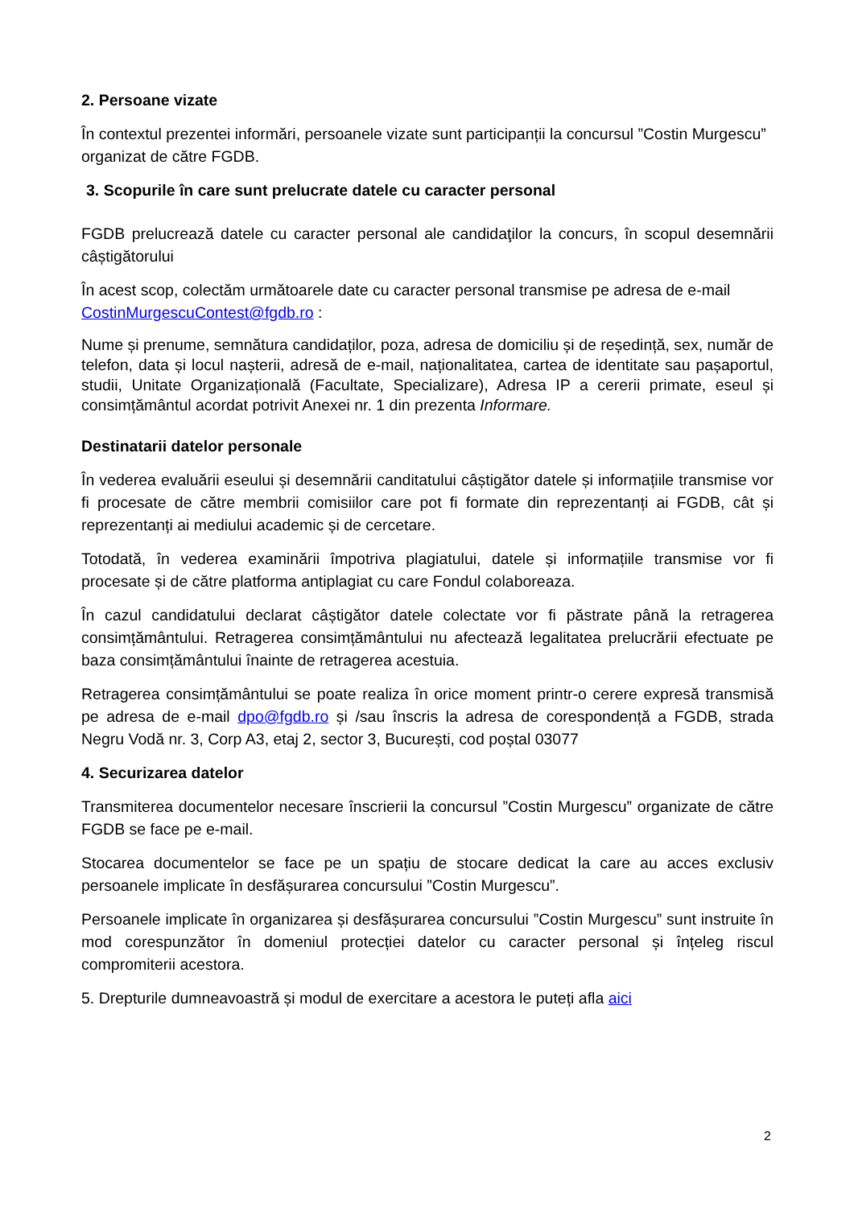2. Persoane vizate
În contextul prezentei informări, persoanele vizate sunt participanții la concursul ”Costin Murgescu” organizat de către FGDB.
3. Scopurile în care sunt prelucrate datele cu caracter personal
FGDB prelucrează datele cu caracter personal ale candidaţilor la concurs, în scopul desemnării câștigătorului
În acest scop, colectăm următoarele date cu caracter personal transmise pe adresa de e-mail CostinMurgescuContest@fgdb.ro :
Nume și prenume, semnătura candidaților, poza, adresa de domiciliu și de reședință, sex, număr de telefon, data și locul nașterii, adresă de e-mail, naționalitatea, cartea de identitate sau pașaportul, studii, Unitate Organizațională (Facultate, Specializare), Adresa IP a cererii primate, eseul și consimțământul acordat potrivit Anexei nr. 1 din prezenta Informare.
Destinatarii datelor personale
În vederea evaluării eseului și desemnării canditatului câștigător datele și informațiile transmise vor fi procesate de către membrii comisiilor care pot fi formate din reprezentanți ai FGDB, cât și reprezentanți ai mediului academic și de cercetare.
Totodată, în vederea examinării împotriva plagiatului, datele și informațiile transmise vor fi procesate și de către platforma antiplagiat cu care Fondul colaboreaza.
În cazul candidatului declarat câștigător datele colectate vor fi păstrate până la retragerea consimțământului. Retragerea consimțământului nu afectează legalitatea prelucrării efectuate pe baza consimțământului înainte de retragerea acestuia.
Retragerea consimțământului se poate realiza în orice moment printr-o cerere expresă transmisă pe adresa de e-mail dpo@fgdb.ro și /sau înscris la adresa de corespondență a FGDB, strada Negru Vodă nr. 3, Corp A3, etaj 2, sector 3, București, cod poștal 03077
4. Securizarea datelor
Transmiterea documentelor necesare înscrierii la concursul ”Costin Murgescu” organizate de către FGDB se face pe e-mail.
Stocarea documentelor se face pe un spațiu de stocare dedicat la care au acces exclusiv persoanele implicate în desfășurarea concursului ”Costin Murgescu”.
Persoanele implicate în organizarea și desfășurarea concursului ”Costin Murgescu” sunt instruite în mod corespunzător în domeniul protecției datelor cu caracter personal și înțeleg riscul compromiterii acestora.
5. Drepturile dumneavoastră și modul de exercitare a acestora le puteți afla aici
2